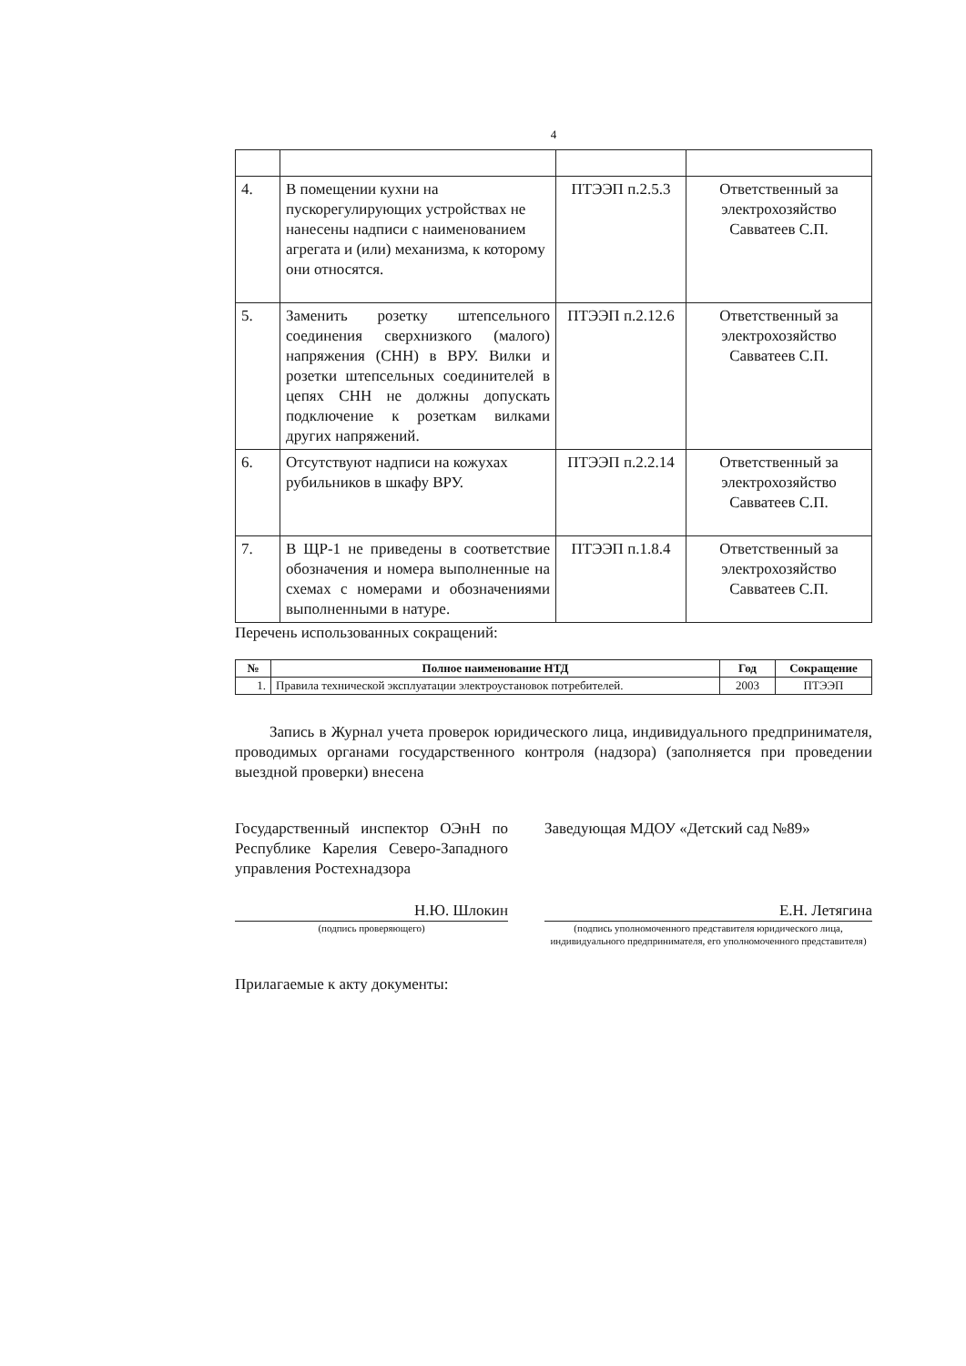4
| 4. | В помещении кухни на пускорегулирующих устройствах не нанесены надписи с наименованием агрегата и (или) механизма, к которому они относятся. | ПТЭЭП п.2.5.3 | Ответственный за электрохозяйство Савватеев С.П. |
| 5. | Заменить розетку штепсельного соединения сверхнизкого (малого) напряжения (СНН) в ВРУ. Вилки и розетки штепсельных соединителей в цепях СНН не должны допускать подключение к розеткам вилками других напряжений. | ПТЭЭП п.2.12.6 | Ответственный за электрохозяйство Савватеев С.П. |
| 6. | Отсутствуют надписи на кожухах рубильников в шкафу ВРУ. | ПТЭЭП п.2.2.14 | Ответственный за электрохозяйство Савватеев С.П. |
| 7. | В ЩР-1 не приведены в соответствие обозначения и номера выполненные на схемах с номерами и обозначениями выполненными в натуре. | ПТЭЭП п.1.8.4 | Ответственный за электрохозяйство Савватеев С.П. |
Перечень использованных сокращений:
| № | Полное наименование НТД | Год | Сокращение |
| --- | --- | --- | --- |
| 1. | Правила технической эксплуатации электроустановок потребителей. | 2003 | ПТЭЭП |
Запись в Журнал учета проверок юридического лица, индивидуального предпринимателя, проводимых органами государственного контроля (надзора) (заполняется при проведении выездной проверки) внесена
Государственный инспектор ОЭнН по Республике Карелия Северо-Западного управления Ростехнадзора
Н.Ю. Шлокин
(подпись проверяющего)
Заведующая МДОУ «Детский сад №89»
Е.Н. Летягина
(подпись уполномоченного представителя юридического лица, индивидуального предпринимателя, его уполномоченного представителя)
Прилагаемые к акту документы: